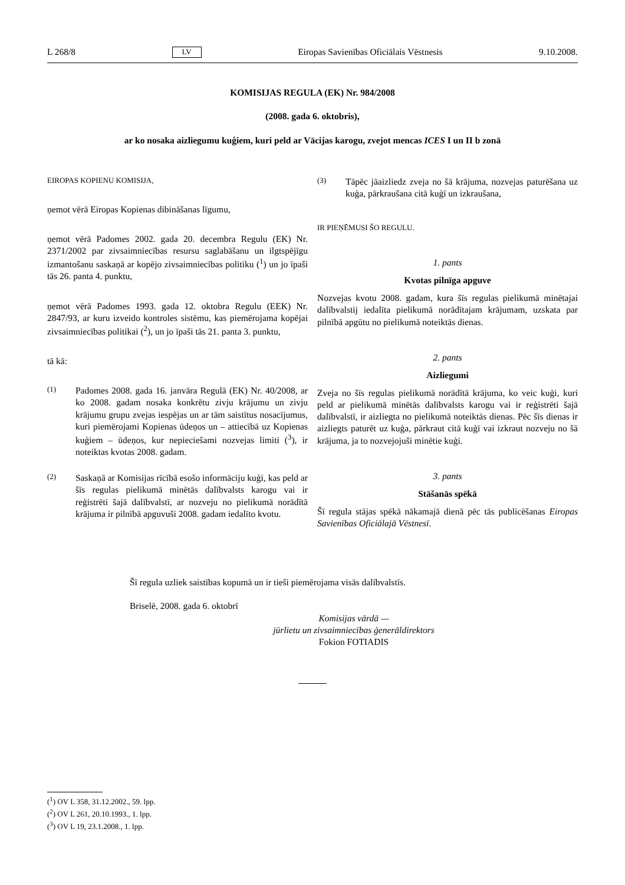L 268/8 LV Eiropas Savienības Oficiālais Vēstnesis 9.10.2008.
KOMISIJAS REGULA (EK) Nr. 984/2008
(2008. gada 6. oktobris),
ar ko nosaka aizliegumu kuģiem, kuri peld ar Vācijas karogu, zvejot mencas ICES I un II b zonā
EIROPAS KOPIENU KOMISIJA,
ņemot vērā Eiropas Kopienas dibināšanas līgumu,
ņemot vērā Padomes 2002. gada 20. decembra Regulu (EK) Nr. 2371/2002 par zivsaimniecības resursu saglabāšanu un ilgtspējīgu izmantošanu saskaņā ar kopējo zivsaimniecības politiku (<sup>1</sup>) un jo īpaši tās 26. panta 4. punktu,
ņemot vērā Padomes 1993. gada 12. oktobra Regulu (EEK) Nr. 2847/93, ar kuru izveido kontroles sistēmu, kas piemērojama kopējai zivsaimniecības politikai (<sup>2</sup>), un jo īpaši tās 21. panta 3. punktu,
tā kā:
(1) Padomes 2008. gada 16. janvāra Regulā (EK) Nr. 40/2008, ar ko 2008. gadam nosaka konkrētu zivju krājumu un zivju krājumu grupu zvejas iespējas un ar tām saistītus nosacījumus, kuri piemērojami Kopienas ūdeņos un – attiecībā uz Kopienas kuģiem – ūdeņos, kur nepieciešami nozvejas limiti (<sup>3</sup>), ir noteiktas kvotas 2008. gadam.
(2) Saskaņā ar Komisijas rīcībā esošo informāciju kuģi, kas peld ar šīs regulas pielikumā minētās dalībvalsts karogu vai ir reģistrēti šajā dalībvalstī, ar nozveju no pielikumā norādītā krājuma ir pilnībā apguvuši 2008. gadam iedalīto kvotu.
(3) Tāpēc jāaizliedz zveja no šā krājuma, nozvejas paturēšana uz kuģa, pārkraušana citā kuģī un izkraušana,
IR PIEŅĒMUSI ŠO REGULU.
1. pants
Kvotas pilnīga apguve
Nozvejas kvotu 2008. gadam, kura šīs regulas pielikumā minētajai dalībvalstij iedalīta pielikumā norādītajam krājumam, uzskata par pilnībā apgūtu no pielikumā noteiktās dienas.
2. pants
Aizliegumi
Zveja no šīs regulas pielikumā norādītā krājuma, ko veic kuģi, kuri peld ar pielikumā minētās dalībvalsts karogu vai ir reģistrēti šajā dalībvalstī, ir aizliegta no pielikumā noteiktās dienas. Pēc šīs dienas ir aizliegts paturēt uz kuģa, pārkraut citā kuģī vai izkraut nozveju no šā krājuma, ja to nozvejojuši minētie kuģi.
3. pants
Stāšanās spēkā
Šī regula stājas spēkā nākamajā dienā pēc tās publicēšanas Eiropas Savienības Oficiālajā Vēstnesī.
Šī regula uzliek saistības kopumā un ir tieši piemērojama visās dalībvalstīs.
Briselē, 2008. gada 6. oktobrī
Komisijas vārdā —
jūrlietu un zivsaimniecības ģenerāldirektors
Fokion FOTIADIS
(<sup>1</sup>) OV L 358, 31.12.2002., 59. lpp.
(<sup>2</sup>) OV L 261, 20.10.1993., 1. lpp.
(<sup>3</sup>) OV L 19, 23.1.2008., 1. lpp.